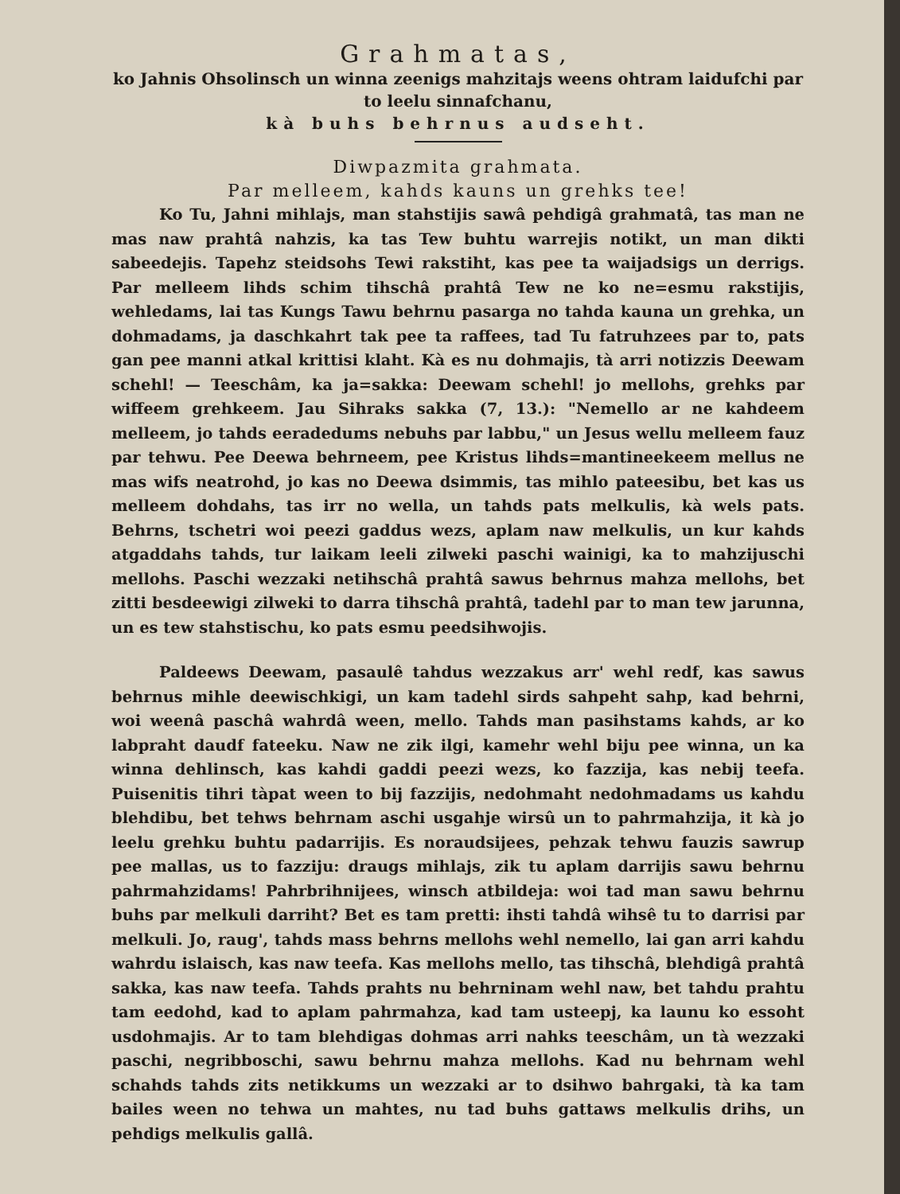Grahmatas,
ko Jahnis Ohsolinsch un winna zeenigs mahzitajs weens ohtram laidufchi par to leelu sinnafchanu,
kà buhs behrnus audseht.
Diwpazmita grahmata.
Par melleem, kahds kauns un grehks tee!
Ko Tu, Jahni mihlajs, man stahstijis sawâ pehdigâ grahmatâ, tas man ne mas naw prahtâ nahzis, ka tas Tew buhtu warrejis notikt, un man dikti sabeedejis. Tapehz steidsohs Tewi rakstiht, kas pee ta waijadsigs un derrigs. Par melleem lihds schim tihschâ prahtâ Tew ne ko ne=esmu rakstijis, wehledams, lai tas Kungs Tawu behrnu pasarga no tahda kauna un grehka, un dohmadams, ja daschkahrt tak pee ta raffees, tad Tu fatruhzees par to, pats gan pee manni atkal krittisi klaht. Kà es nu dohmajis, tà arri notizzis Deewam schehl! — Teeschâm, ka ja=sakka: Deewam schehl! jo mellohs, grehks par wiffeem grehkeem. Jau Sihraks sakka (7, 13.): "Nemello ar ne kahdeem melleem, jo tahds eeradedums nebuhs par labbu," un Jesus wellu melleem fauz par tehwu. Pee Deewa behrneem, pee Kristus lihds=mantineekeem mellus ne mas wifs neatrohd, jo kas no Deewa dsimmis, tas mihlo pateesibu, bet kas us melleem dohdahs, tas irr no wella, un tahds pats melkulis, kà wels pats. Behrns, tschetri woi peezi gaddus wezs, aplam naw melkulis, un kur kahds atgaddahs tahds, tur laikam leeli zilweki paschi wainigi, ka to mahzijuschi mellohs. Paschi wezzaki netihschâ prahtâ sawus behrnus mahza mellohs, bet zitti besdeewigi zilweki to darra tihschâ prahtâ, tadehl par to man tew jarunna, un es tew stahstischu, ko pats esmu peedsihwojis.
Paldeews Deewam, pasaulê tahdus wezzakus arr' wehl redf, kas sawus behrnus mihle deewischkigi, un kam tadehl sirds sahpeht sahp, kad behrni, woi weenâ paschâ wahrdâ ween, mello. Tahds man pasihstams kahds, ar ko labpraht daudf fateeku. Naw ne zik ilgi, kamehr wehl biju pee winna, un ka winna dehlinsch, kas kahdi gaddi peezi wezs, ko fazzija, kas nebij teefa. Puisenitis tihri tàpat ween to bij fazzijis, nedohmaht nedohmadams us kahdu blehdibu, bet tehws behrnam aschi usgahje wirsû un to pahrmahzija, it kà jo leelu grehku buhtu padarrijis. Es noraudsijees, pehzak tehwu fauzis sawrup pee mallas, us to fazziju: draugs mihlajs, zik tu aplam darrijis sawu behrnu pahrmahzidams! Pahrbrihnijees, winsch atbildeja: woi tad man sawu behrnu buhs par melkuli darriht? Bet es tam pretti: ihsti tahdâ wihsê tu to darrisi par melkuli. Jo, raug', tahds mass behrns mellohs wehl nemello, lai gan arri kahdu wahrdu islaisch, kas naw teefa. Kas mellohs mello, tas tihschâ, blehdigâ prahtâ sakka, kas naw teefa. Tahds prahts nu behrninam wehl naw, bet tahdu prahtu tam eedohd, kad to aplam pahrmahza, kad tam usteepj, ka launu ko essoht usdohmajis. Ar to tam blehdigas dohmas arri nahks teeschâm, un tà wezzaki paschi, negribboschi, sawu behrnu mahza mellohs. Kad nu behrnam wehl schahds tahds zits netikkums un wezzaki ar to dsihwo bahrgaki, tà ka tam bailes ween no tehwa un mahtes, nu tad buhs gattaws melkulis drihs, un pehdigs melkulis gallâ.